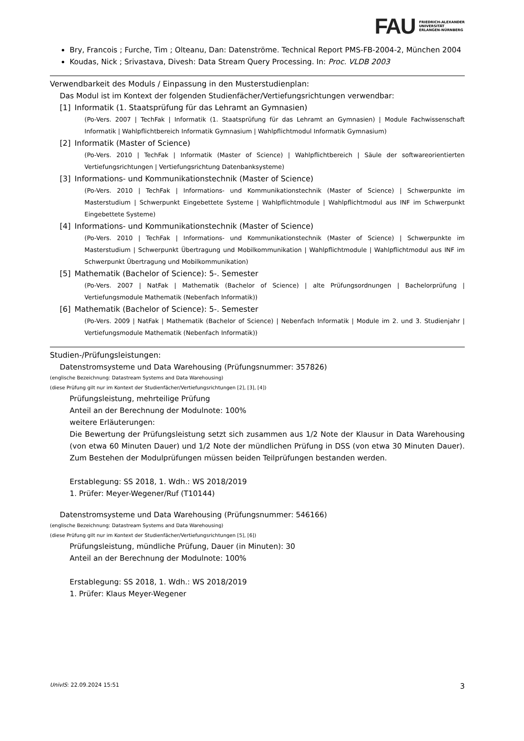FAU FRIEDRICH-ALEXANDER
UNIVERSITÄT
ERLANGEN-NÜRNBERG
Bry, Francois ; Furche, Tim ; Olteanu, Dan: Datenströme. Technical Report PMS-FB-2004-2, München 2004
Koudas, Nick ; Srivastava, Divesh: Data Stream Query Processing. In: Proc. VLDB 2003
Verwendbarkeit des Moduls / Einpassung in den Musterstudienplan:
Das Modul ist im Kontext der folgenden Studienfächer/Vertiefungsrichtungen verwendbar:
[1] Informatik (1. Staatsprüfung für das Lehramt an Gymnasien)
(Po-Vers. 2007 | TechFak | Informatik (1. Staatsprüfung für das Lehramt an Gymnasien) | Module Fachwissenschaft Informatik | Wahlpflichtbereich Informatik Gymnasium | Wahlpflichtmodul Informatik Gymnasium)
[2] Informatik (Master of Science)
(Po-Vers. 2010 | TechFak | Informatik (Master of Science) | Wahlpflichtbereich | Säule der softwareorientierten Vertiefungsrichtungen | Vertiefungsrichtung Datenbanksysteme)
[3] Informations- und Kommunikationstechnik (Master of Science)
(Po-Vers. 2010 | TechFak | Informations- und Kommunikationstechnik (Master of Science) | Schwerpunkte im Masterstudium | Schwerpunkt Eingebettete Systeme | Wahlpflichtmodule | Wahlpflichtmodul aus INF im Schwerpunkt Eingebettete Systeme)
[4] Informations- und Kommunikationstechnik (Master of Science)
(Po-Vers. 2010 | TechFak | Informations- und Kommunikationstechnik (Master of Science) | Schwerpunkte im Masterstudium | Schwerpunkt Übertragung und Mobilkommunikation | Wahlpflichtmodule | Wahlpflichtmodul aus INF im Schwerpunkt Übertragung und Mobilkommunikation)
[5] Mathematik (Bachelor of Science): 5-. Semester
(Po-Vers. 2007 | NatFak | Mathematik (Bachelor of Science) | alte Prüfungsordnungen | Bachelorprüfung | Vertiefungsmodule Mathematik (Nebenfach Informatik))
[6] Mathematik (Bachelor of Science): 5-. Semester
(Po-Vers. 2009 | NatFak | Mathematik (Bachelor of Science) | Nebenfach Informatik | Module im 2. und 3. Studienjahr | Vertiefungsmodule Mathematik (Nebenfach Informatik))
Studien-/Prüfungsleistungen:
Datenstromsysteme und Data Warehousing (Prüfungsnummer: 357826)
(englische Bezeichnung: Datastream Systems and Data Warehousing)
(diese Prüfung gilt nur im Kontext der Studienfächer/Vertiefungsrichtungen [2], [3], [4])
Prüfungsleistung, mehrteilige Prüfung
Anteil an der Berechnung der Modulnote: 100%
weitere Erläuterungen:
Die Bewertung der Prüfungsleistung setzt sich zusammen aus 1/2 Note der Klausur in Data Warehousing (von etwa 60 Minuten Dauer) und 1/2 Note der mündlichen Prüfung in DSS (von etwa 30 Minuten Dauer). Zum Bestehen der Modulprüfungen müssen beiden Teilprüfungen bestanden werden.
Erstablegung: SS 2018, 1. Wdh.: WS 2018/2019
1. Prüfer: Meyer-Wegener/Ruf (T10144)
Datenstromsysteme und Data Warehousing (Prüfungsnummer: 546166)
(englische Bezeichnung: Datastream Systems and Data Warehousing)
(diese Prüfung gilt nur im Kontext der Studienfächer/Vertiefungsrichtungen [5], [6])
Prüfungsleistung, mündliche Prüfung, Dauer (in Minuten): 30
Anteil an der Berechnung der Modulnote: 100%
Erstablegung: SS 2018, 1. Wdh.: WS 2018/2019
1. Prüfer: Klaus Meyer-Wegener
UnivIS: 22.09.2024 15:51 3